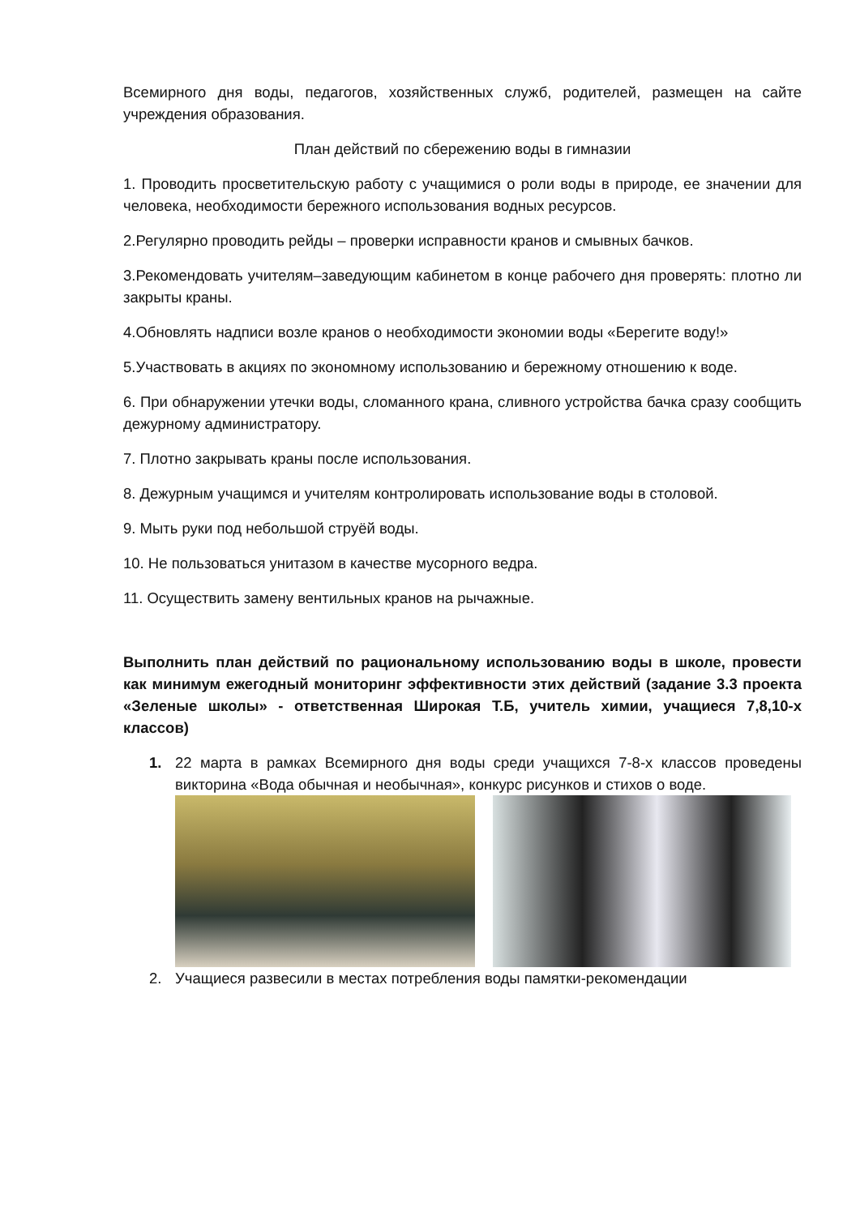Всемирного дня воды, педагогов, хозяйственных служб, родителей, размещен на сайте учреждения образования.
План действий по сбережению воды в гимназии
1. Проводить просветительскую работу с учащимися о роли воды в природе, ее значении для человека, необходимости бережного использования водных ресурсов.
2.Регулярно проводить рейды – проверки исправности кранов и смывных бачков.
3.Рекомендовать учителям–заведующим кабинетом в конце рабочего дня проверять: плотно ли закрыты краны.
4.Обновлять надписи возле кранов о необходимости экономии воды «Берегите воду!»
5.Участвовать в акциях по экономному использованию и бережному отношению к воде.
6. При обнаружении утечки воды, сломанного крана, сливного устройства бачка сразу сообщить дежурному администратору.
7. Плотно закрывать краны после использования.
8. Дежурным учащимся и учителям контролировать использование воды в столовой.
9. Мыть руки под небольшой струёй воды.
10. Не пользоваться унитазом в качестве мусорного ведра.
11. Осуществить замену вентильных кранов на рычажные.
Выполнить план действий по рациональному использованию воды в школе, провести как минимум ежегодный мониторинг эффективности этих действий (задание 3.3 проекта «Зеленые школы» - ответственная Широкая Т.Б, учитель химии, учащиеся 7,8,10-х классов)
1. 22 марта в рамках Всемирного дня воды среди учащихся 7-8-х классов проведены викторина «Вода обычная и необычная», конкурс рисунков и стихов о воде.
2. Учащиеся развесили в местах потребления воды памятки-рекомендации